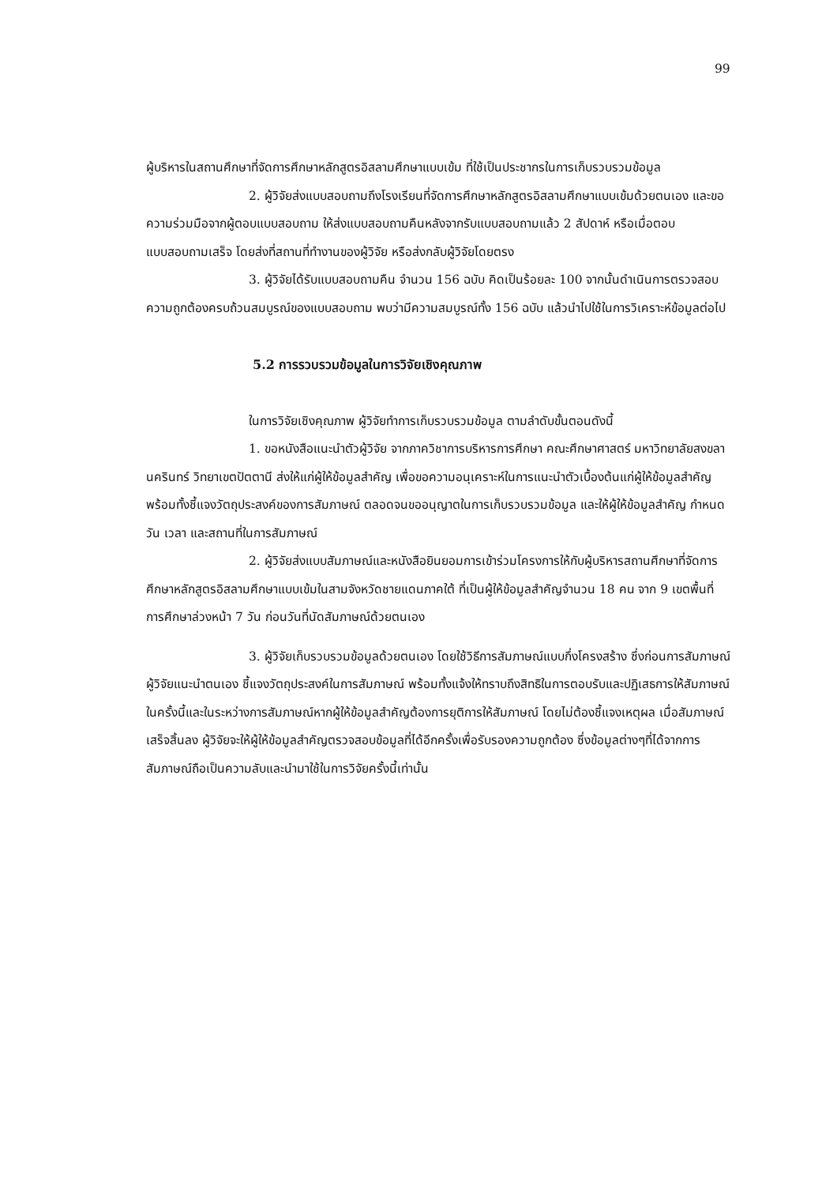99
ผู้บริหารในสถานศึกษาที่จัดการศึกษาหลักสูตรอิสลามศึกษาแบบเข้ม ที่ใช้เป็นประชากรในการเก็บรวบรวมข้อมูล
2. ผู้วิจัยส่งแบบสอบถามถึงโรงเรียนที่จัดการศึกษาหลักสูตรอิสลามศึกษาแบบเข้มด้วยตนเอง และขอความร่วมมือจากผู้ตอบแบบสอบถาม ให้ส่งแบบสอบถามคืนหลังจากรับแบบสอบถามแล้ว 2 สัปดาห์ หรือเมื่อตอบแบบสอบถามเสร็จ โดยส่งที่สถานที่ทำงานของผู้วิจัย หรือส่งกลับผู้วิจัยโดยตรง
3. ผู้วิจัยได้รับแบบสอบถามคืน จำนวน 156 ฉบับ คิดเป็นร้อยละ 100 จากนั้นดำเนินการตรวจสอบความถูกต้องครบถ้วนสมบูรณ์ของแบบสอบถาม พบว่ามีความสมบูรณ์ทั้ง 156 ฉบับ แล้วนำไปใช้ในการวิเคราะห์ข้อมูลต่อไป
5.2 การรวบรวมข้อมูลในการวิจัยเชิงคุณภาพ
ในการวิจัยเชิงคุณภาพ ผู้วิจัยทำการเก็บรวบรวมข้อมูล ตามลำดับขั้นตอนดังนี้
1. ขอหนังสือแนะนำตัวผู้วิจัย จากภาควิชาการบริหารการศึกษา คณะศึกษาศาสตร์ มหาวิทยาลัยสงขลานครินทร์ วิทยาเขตปัตตานี ส่งให้แก่ผู้ให้ข้อมูลสำคัญ เพื่อขอความอนุเคราะห์ในการแนะนำตัวเบื้องต้นแก่ผู้ให้ข้อมูลสำคัญ พร้อมทั้งชี้แจงวัตถุประสงค์ของการสัมภาษณ์ ตลอดจนขออนุญาตในการเก็บรวบรวมข้อมูล และให้ผู้ให้ข้อมูลสำคัญ กำหนดวัน เวลา และสถานที่ในการสัมภาษณ์
2. ผู้วิจัยส่งแบบสัมภาษณ์และหนังสือยินยอมการเข้าร่วมโครงการให้กับผู้บริหารสถานศึกษาที่จัดการศึกษาหลักสูตรอิสลามศึกษาแบบเข้มในสามจังหวัดชายแดนภาคใต้ ที่เป็นผู้ให้ข้อมูลสำคัญจำนวน 18 คน จาก 9 เขตพื้นที่การศึกษาล่วงหน้า 7 วัน ก่อนวันที่นัดสัมภาษณ์ด้วยตนเอง
3. ผู้วิจัยเก็บรวบรวมข้อมูลด้วยตนเอง โดยใช้วิธีการสัมภาษณ์แบบกึ่งโครงสร้าง ซึ่งก่อนการสัมภาษณ์ ผู้วิจัยแนะนำตนเอง ชี้แจงวัตถุประสงค์ในการสัมภาษณ์ พร้อมทั้งแจ้งให้ทราบถึงสิทธิในการตอบรับและปฏิเสธการให้สัมภาษณ์ในครั้งนี้และในระหว่างการสัมภาษณ์หากผู้ให้ข้อมูลสำคัญต้องการยุติการให้สัมภาษณ์ โดยไม่ต้องชี้แจงเหตุผล เมื่อสัมภาษณ์เสร็จสิ้นลง ผู้วิจัยจะให้ผู้ให้ข้อมูลสำคัญตรวจสอบข้อมูลที่ได้อีกครั้งเพื่อรับรองความถูกต้อง ซึ่งข้อมูลต่างๆที่ได้จากการสัมภาษณ์ถือเป็นความลับและนำมาใช้ในการวิจัยครั้งนี้เท่านั้น